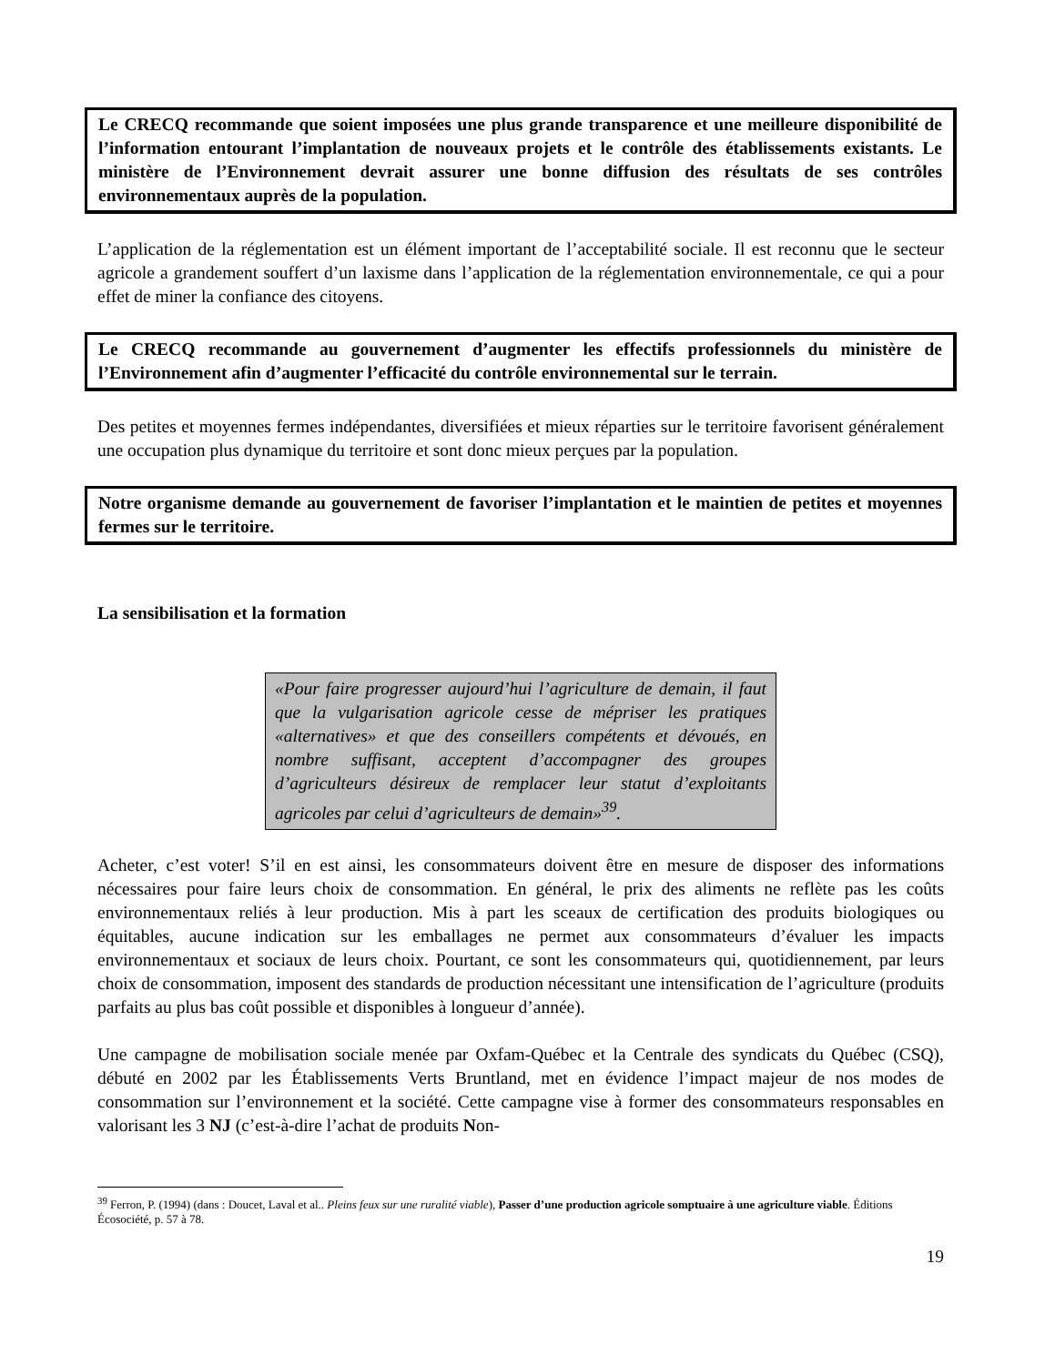Le CRECQ recommande que soient imposées une plus grande transparence et une meilleure disponibilité de l’information entourant l’implantation de nouveaux projets et le contrôle des établissements existants. Le ministère de l’Environnement devrait assurer une bonne diffusion des résultats de ses contrôles environnementaux auprès de la population.
L’application de la réglementation est un élément important de l’acceptabilité sociale. Il est reconnu que le secteur agricole a grandement souffert d’un laxisme dans l’application de la réglementation environnementale, ce qui a pour effet de miner la confiance des citoyens.
Le CRECQ recommande au gouvernement d’augmenter les effectifs professionnels du ministère de l’Environnement afin d’augmenter l’efficacité du contrôle environnemental sur le terrain.
Des petites et moyennes fermes indépendantes, diversifiées et mieux réparties sur le territoire favorisent généralement une occupation plus dynamique du territoire et sont donc mieux perçues par la population.
Notre organisme demande au gouvernement de favoriser l’implantation et le maintien de petites et moyennes fermes sur le territoire.
La sensibilisation et la formation
«Pour faire progresser aujourd’hui l’agriculture de demain, il faut que la vulgarisation agricole cesse de mépriser les pratiques «alternatives» et que des conseillers compétents et dévoués, en nombre suffisant, acceptent d’accompagner des groupes d’agriculteurs désireux de remplacer leur statut d’exploitants agricoles par celui d’agriculteurs de demain»<sup>39</sup>.
Acheter, c’est voter! S’il en est ainsi, les consommateurs doivent être en mesure de disposer des informations nécessaires pour faire leurs choix de consommation. En général, le prix des aliments ne reflète pas les coûts environnementaux reliés à leur production. Mis à part les sceaux de certification des produits biologiques ou équitables, aucune indication sur les emballages ne permet aux consommateurs d’évaluer les impacts environnementaux et sociaux de leurs choix. Pourtant, ce sont les consommateurs qui, quotidiennement, par leurs choix de consommation, imposent des standards de production nécessitant une intensification de l’agriculture (produits parfaits au plus bas coût possible et disponibles à longueur d’année).
Une campagne de mobilisation sociale menée par Oxfam-Québec et la Centrale des syndicats du Québec (CSQ), débuté en 2002 par les Établissements Verts Bruntland, met en évidence l’impact majeur de nos modes de consommation sur l’environnement et la société. Cette campagne vise à former des consommateurs responsables en valorisant les 3 NJ (c’est-à-dire l’achat de produits Non-
<sup>39</sup> Ferron, P. (1994) (dans : Doucet, Laval et al.. Pleins feux sur une ruralité viable), Passer d’une production agricole somptuaire à une agriculture viable. Éditions Écosociété, p. 57 à 78.
19